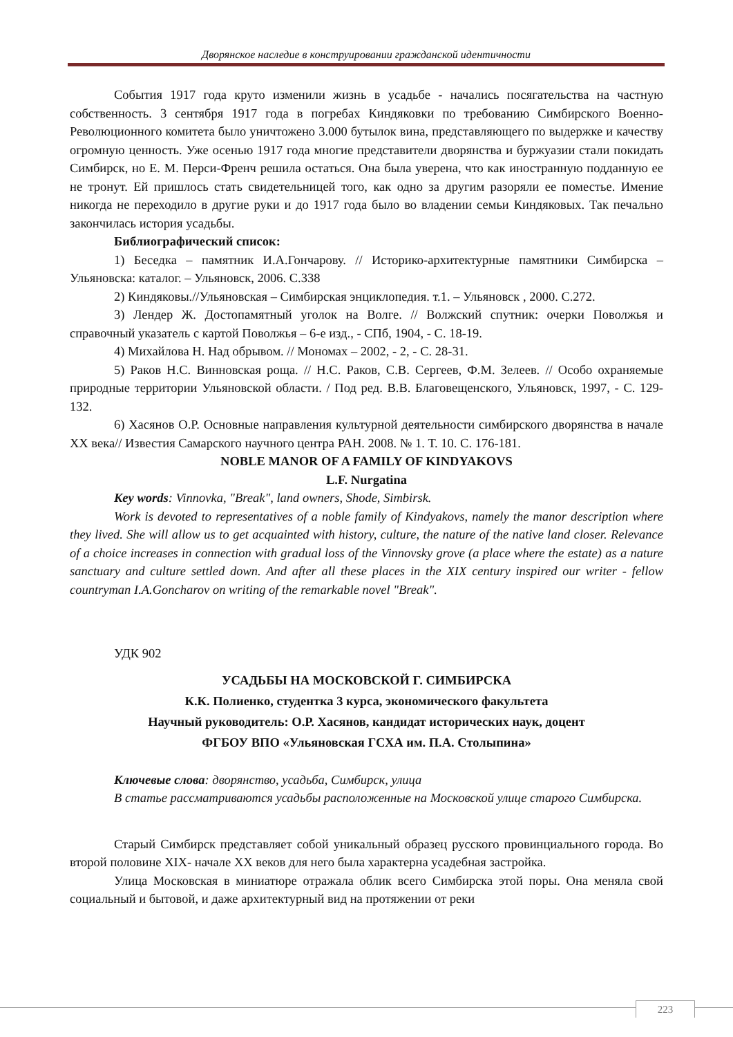Дворянское наследие в конструировании гражданской идентичности
События 1917 года круто изменили жизнь в усадьбе - начались посягательства на частную собственность. 3 сентября 1917 года в погребах Киндяковки по требованию Симбирского Военно-Революционного комитета было уничтожено 3.000 бутылок вина, представляющего по выдержке и качеству огромную ценность. Уже осенью 1917 года многие представители дворянства и буржуазии стали покидать Симбирск, но Е. М. Перси-Френч решила остаться. Она была уверена, что как иностранную подданную ее не тронут. Ей пришлось стать свидетельницей того, как одно за другим разоряли ее поместье. Имение никогда не переходило в другие руки и до 1917 года было во владении семьи Киндяковых. Так печально закончилась история усадьбы.
Библиографический список:
1) Беседка – памятник И.А.Гончарову. // Историко-архитектурные памятники Симбирска – Ульяновска: каталог. – Ульяновск, 2006. С.338
2) Киндяковы.//Ульяновская – Симбирская энциклопедия. т.1. – Ульяновск , 2000. С.272.
3) Лендер Ж. Достопамятный уголок на Волге. // Волжский спутник: очерки Поволжья и справочный указатель с картой Поволжья – 6-е изд., - СПб, 1904, - С. 18-19.
4) Михайлова Н. Над обрывом. // Мономах – 2002, - 2, - С. 28-31.
5) Раков Н.С. Винновская роща. // Н.С. Раков, С.В. Сергеев, Ф.М. Зелеев. // Особо охраняемые природные территории Ульяновской области. / Под ред. В.В. Благовещенского, Ульяновск, 1997, - С. 129-132.
6) Хасянов О.Р. Основные направления культурной деятельности симбирского дворянства в начале ХХ века// Известия Самарского научного центра РАН. 2008. № 1. Т. 10. С. 176-181.
NOBLE MANOR OF A FAMILY OF KINDYAKOVS
L.F. Nurgatina
Key words: Vinnovka, "Break", land owners, Shode, Simbirsk.
Work is devoted to representatives of a noble family of Kindyakovs, namely the manor description where they lived. She will allow us to get acquainted with history, culture, the nature of the native land closer. Relevance of a choice increases in connection with gradual loss of the Vinnovsky grove (a place where the estate) as a nature sanctuary and culture settled down. And after all these places in the XIX century inspired our writer - fellow countryman I.A.Goncharov on writing of the remarkable novel "Break".
УДК 902
УСАДЬБЫ НА МОСКОВСКОЙ Г. СИМБИРСКА
К.К. Полиенко, студентка 3 курса, экономического факультета
Научный руководитель: О.Р. Хасянов, кандидат исторических наук, доцент
ФГБОУ ВПО «Ульяновская ГСХА им. П.А. Столыпина»
Ключевые слова: дворянство, усадьба, Симбирск, улица
В статье рассматриваются усадьбы расположенные на Московской улице старого Симбирска.
Старый Симбирск представляет собой уникальный образец русского провинциального города. Во второй половине XIX- начале XX веков для него была характерна усадебная застройка.
Улица Московская в миниатюре отражала облик всего Симбирска этой поры. Она меняла свой социальный и бытовой, и даже архитектурный вид на протяжении от реки
223